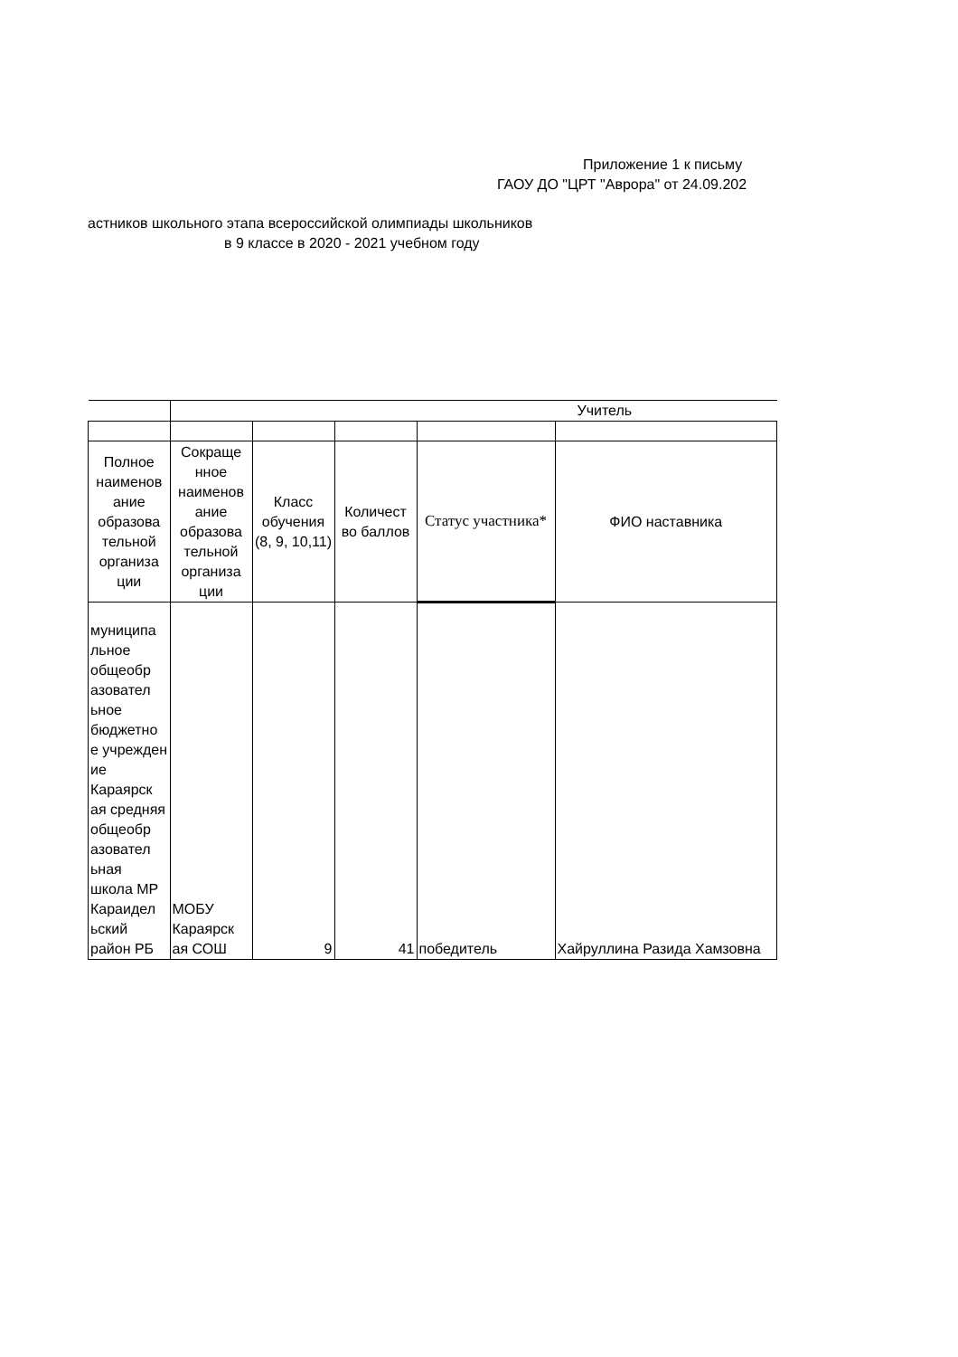Приложение 1 к письму
ГАОУ ДО "ЦРТ "Аврора" от 24.09.202
астников школьного этапа всероссийской олимпиады школьников
в 9 классе в 2020 - 2021 учебном году
| | Учитель | | | | |
| Полное наименов ание образова тельной организа ции | Сокраще нное наименов ание образова тельной организа ции | Класс обучения (8, 9, 10,11) | Количест во баллов | Статус участника* | ФИО наставника |
| муниципа льное общеобр азовател ьное бюджетно е учрежден ие Караярск ая средняя общеобр азовател ьная школа МР Караидел ьский район РБ | МОБУ Караярск ая СОШ | 9 | 41 | победитель | Хайруллина Разида Хамзовна |